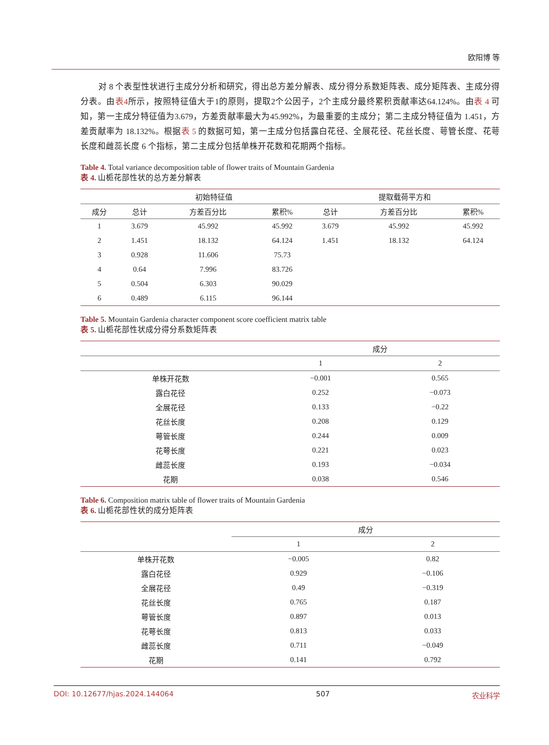欧阳博 等
对 8 个表型性状进行主成分分析和研究，得出总方差分解表、成分得分系数矩阵表、成分矩阵表、主成分得分表。由表4所示，按照特征值大于1的原则，提取2个公因子，2个主成分最终累积贡献率达64.124%。由表 4 可知，第一主成分特征值为3.679，方差贡献率最大为45.992%，为最重要的主成分；第二主成分特征值为 1.451，方差贡献率为 18.132%。根据表 5 的数据可知，第一主成分包括露白花径、全展花径、花丝长度、萼管长度、花萼长度和雌蕊长度 6 个指标，第二主成分包括单株开花数和花期两个指标。
Table 4. Total variance decomposition table of flower traits of Mountain Gardenia
表 4. 山栀花部性状的总方差分解表
| | 初始特征值 | | | 提取载荷平方和 | | |
| --- | --- | --- | --- | --- | --- | --- |
| 成分 | 总计 | 方差百分比 | 累积% | 总计 | 方差百分比 | 累积% |
| 1 | 3.679 | 45.992 | 45.992 | 3.679 | 45.992 | 45.992 |
| 2 | 1.451 | 18.132 | 64.124 | 1.451 | 18.132 | 64.124 |
| 3 | 0.928 | 11.606 | 75.73 | | | |
| 4 | 0.64 | 7.996 | 83.726 | | | |
| 5 | 0.504 | 6.303 | 90.029 | | | |
| 6 | 0.489 | 6.115 | 96.144 | | | |
Table 5. Mountain Gardenia character component score coefficient matrix table
表 5. 山栀花部性状成分得分系数矩阵表
| | 成分 | |
| --- | --- | --- |
| | 1 | 2 |
| 单株开花数 | −0.001 | 0.565 |
| 露白花径 | 0.252 | −0.073 |
| 全展花径 | 0.133 | −0.22 |
| 花丝长度 | 0.208 | 0.129 |
| 萼管长度 | 0.244 | 0.009 |
| 花萼长度 | 0.221 | 0.023 |
| 雌蕊长度 | 0.193 | −0.034 |
| 花期 | 0.038 | 0.546 |
Table 6. Composition matrix table of flower traits of Mountain Gardenia
表 6. 山栀花部性状的成分矩阵表
| | 成分 | |
| --- | --- | --- |
| | 1 | 2 |
| 单株开花数 | −0.005 | 0.82 |
| 露白花径 | 0.929 | −0.106 |
| 全展花径 | 0.49 | −0.319 |
| 花丝长度 | 0.765 | 0.187 |
| 萼管长度 | 0.897 | 0.013 |
| 花萼长度 | 0.813 | 0.033 |
| 雌蕊长度 | 0.711 | −0.049 |
| 花期 | 0.141 | 0.792 |
DOI: 10.12677/hjas.2024.144064 507 农业科学